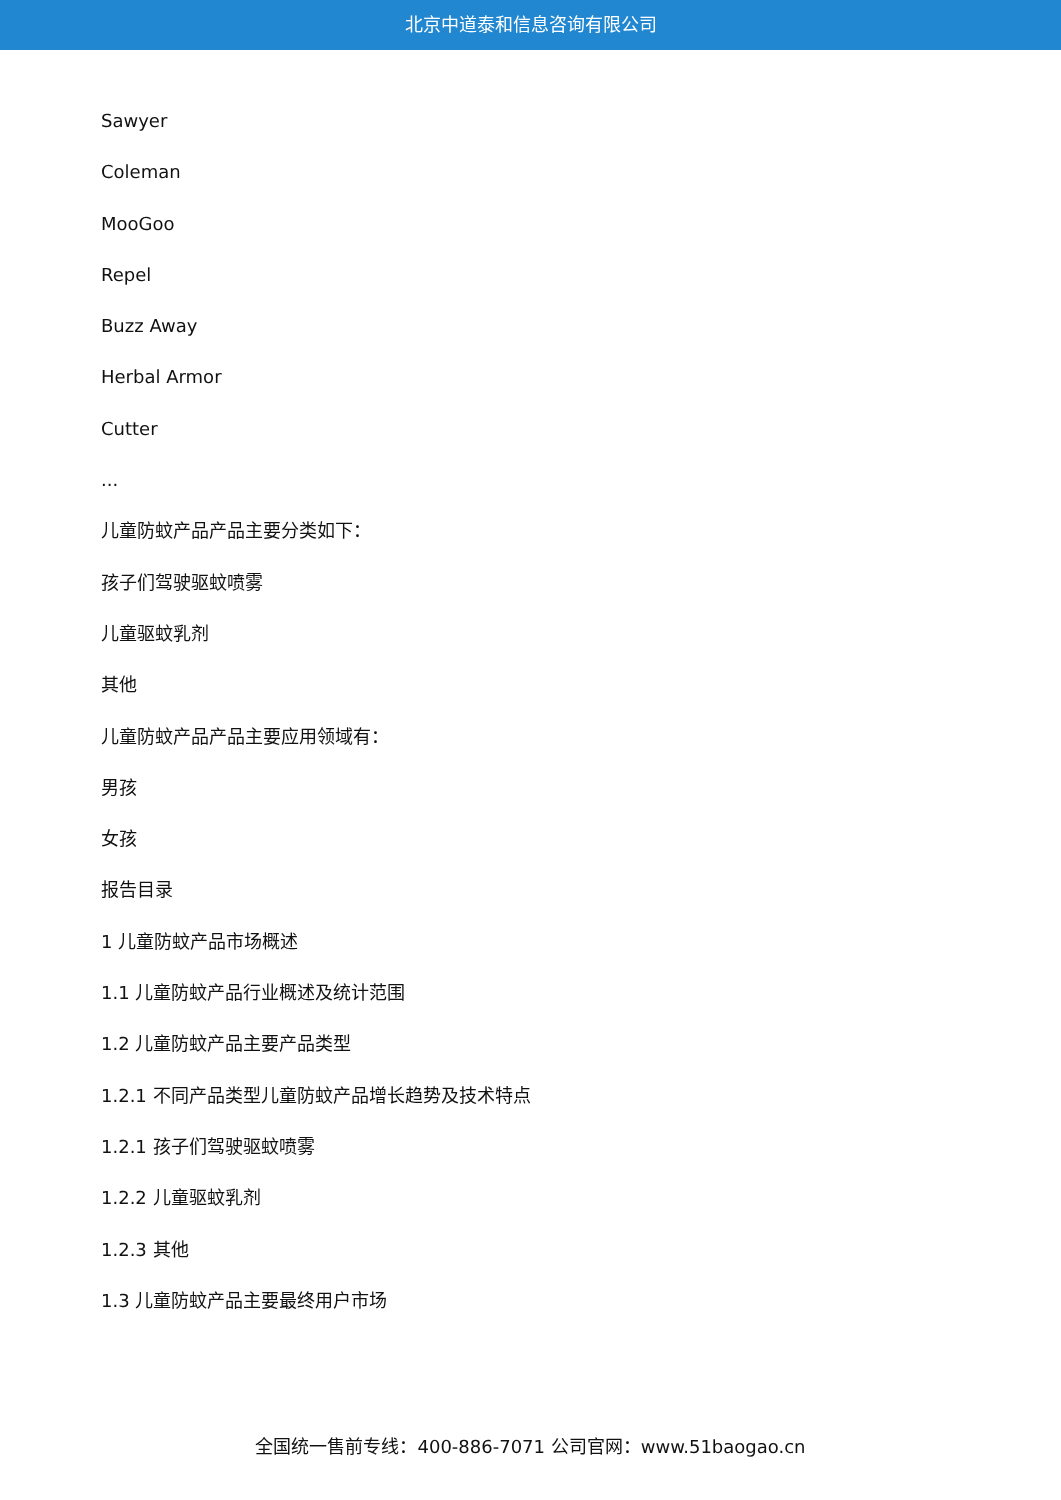北京中道泰和信息咨询有限公司
Sawyer
Coleman
MooGoo
Repel
Buzz Away
Herbal Armor
Cutter
...
儿童防蚊产品产品主要分类如下：
孩子们驾驶驱蚊喷雾
儿童驱蚊乳剂
其他
儿童防蚊产品产品主要应用领域有：
男孩
女孩
报告目录
1 儿童防蚊产品市场概述
1.1 儿童防蚊产品行业概述及统计范围
1.2 儿童防蚊产品主要产品类型
1.2.1 不同产品类型儿童防蚊产品增长趋势及技术特点
1.2.1 孩子们驾驶驱蚊喷雾
1.2.2 儿童驱蚊乳剂
1.2.3 其他
1.3 儿童防蚊产品主要最终用户市场
全国统一售前专线：400-886-7071 公司官网：www.51baogao.cn